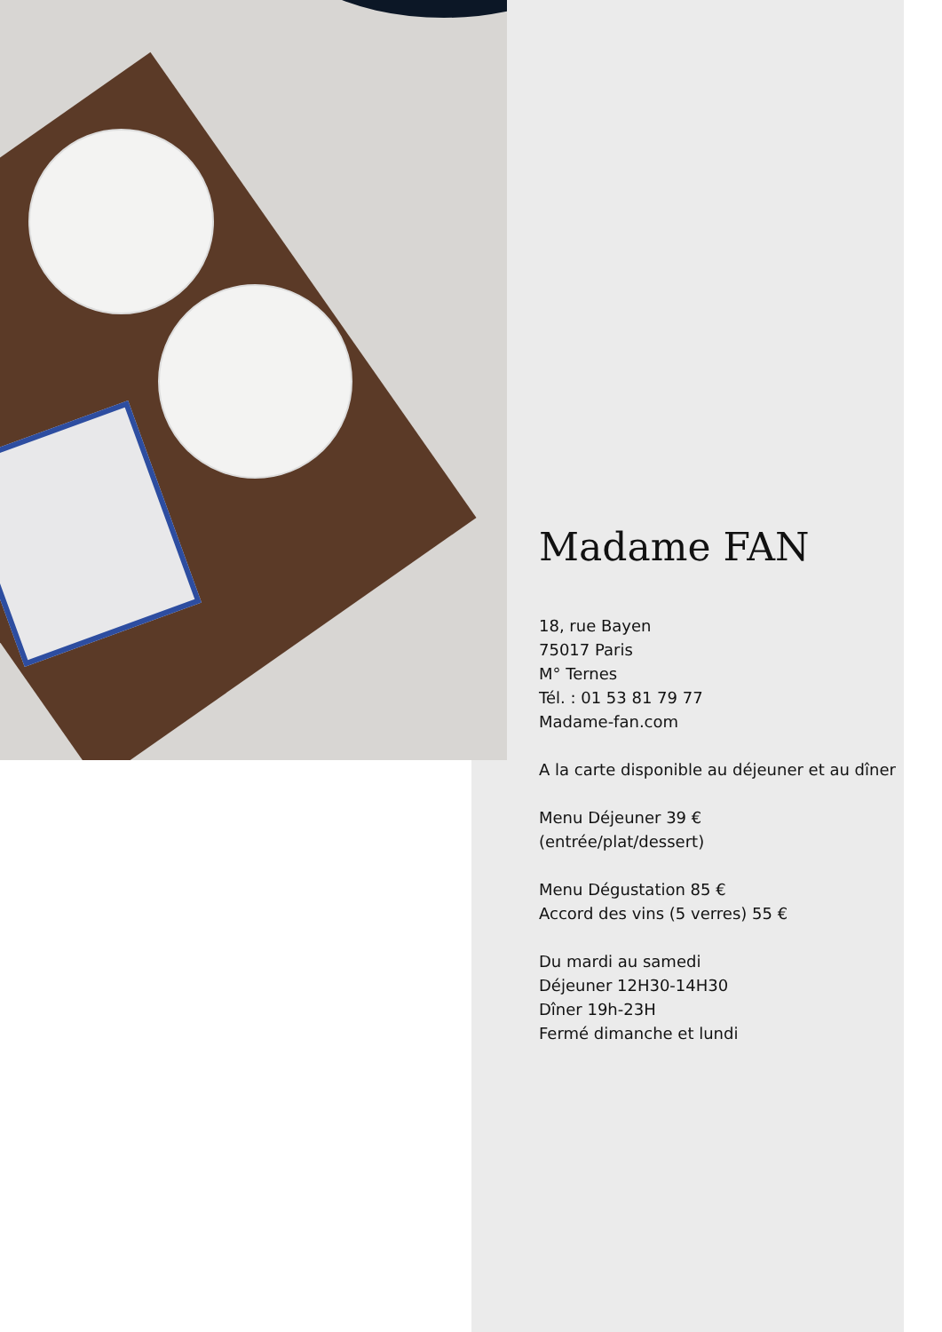Madame FAN
18, rue Bayen
75017 Paris
M° Ternes
Tél. : 01 53 81 79 77
Madame-fan.com
A la carte disponible au déjeuner et au dîner
Menu Déjeuner 39 €
(entrée/plat/dessert)
Menu Dégustation 85 €
Accord des vins (5 verres) 55 €
Du mardi au samedi
Déjeuner 12H30-14H30
Dîner 19h-23H
Fermé dimanche et lundi